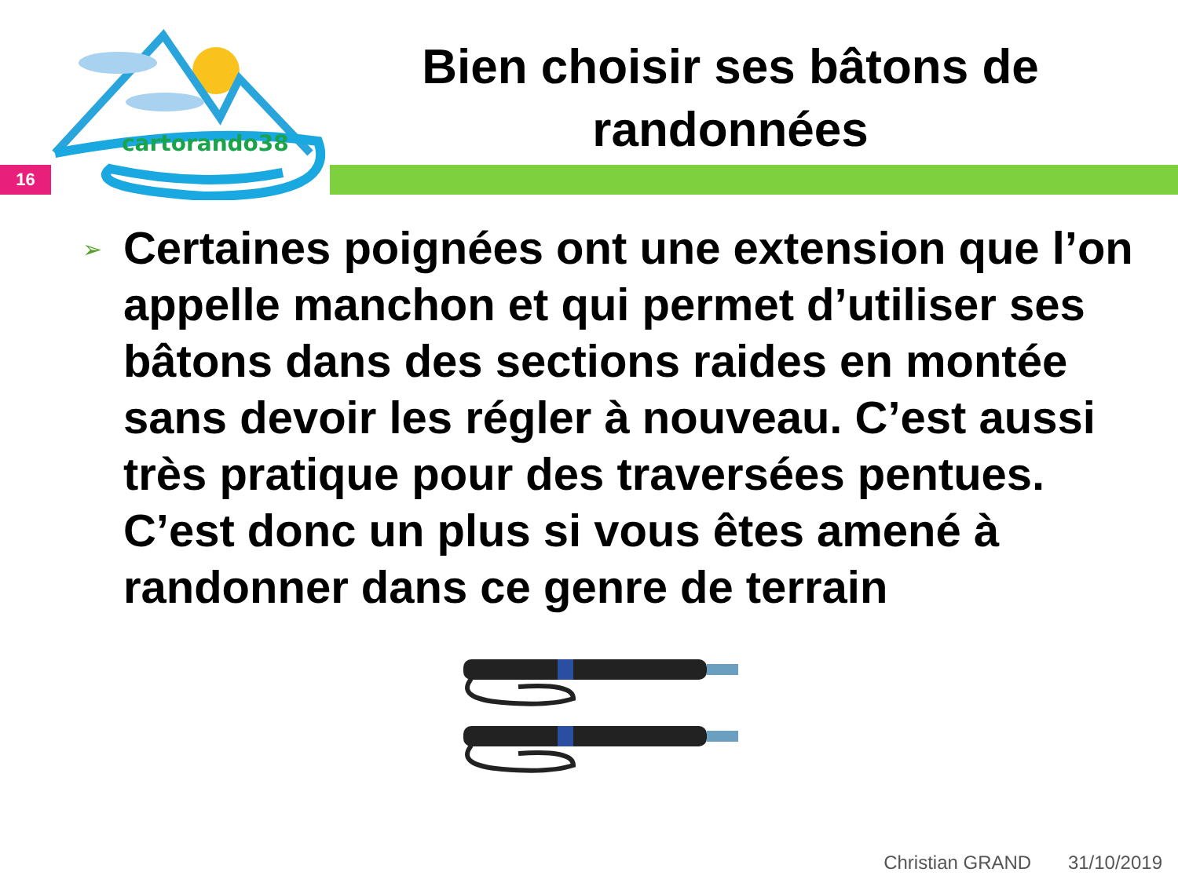cartorando38
16
Bien choisir ses bâtons de randonnées
➢
Certaines poignées ont une extension que l’on appelle manchon et qui permet d’utiliser ses bâtons dans des sections raides en montée sans devoir les régler à nouveau. C’est aussi très pratique pour des traversées pentues. C’est donc un plus si vous êtes amené à randonner dans ce genre de terrain
Christian GRAND 31/10/2019